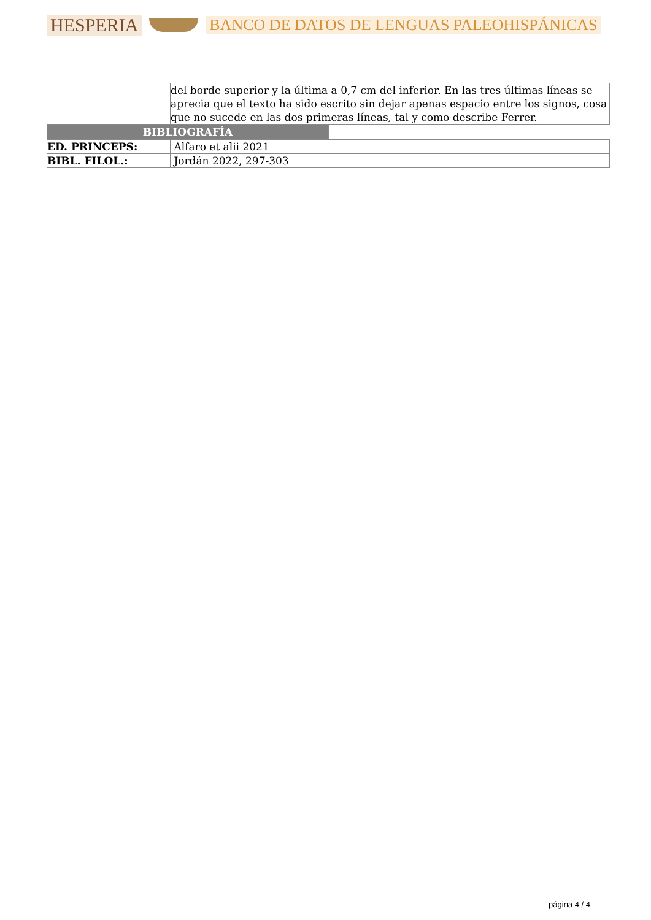HESPERIA BANCO DE DATOS DE LENGUAS PALEOHISPÁNICAS
| | del borde superior y la última a 0,7 cm del inferior. En las tres últimas líneas se aprecia que el texto ha sido escrito sin dejar apenas espacio entre los signos, cosa que no sucede en las dos primeras líneas, tal y como describe Ferrer. |
| BIBLIOGRAFÍA | |
| ED. PRINCEPS: | Alfaro et alii 2021 |
| BIBL. FILOL.: | Jordán 2022, 297-303 |
página 4 / 4